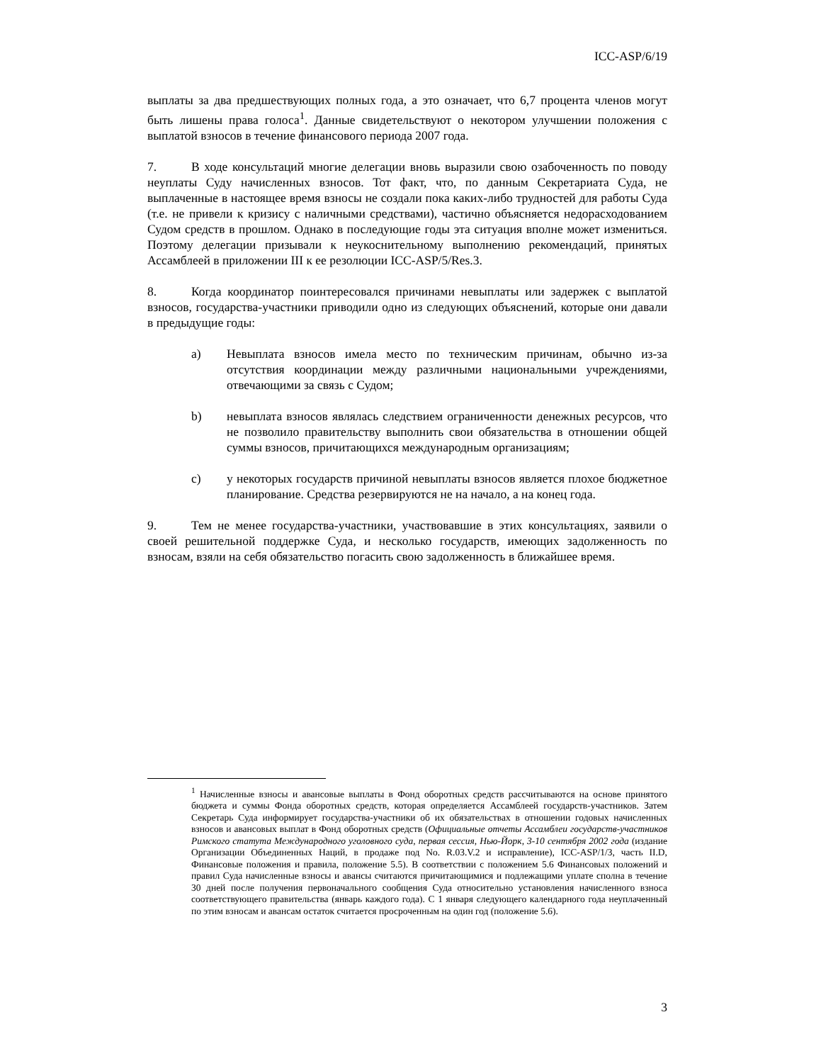ICC-ASP/6/19
выплаты за два предшествующих полных года, а это означает, что 6,7 процента членов могут быть лишены права голоса<sup>1</sup>. Данные свидетельствуют о некотором улучшении положения с выплатой взносов в течение финансового периода 2007 года.
7. В ходе консультаций многие делегации вновь выразили свою озабоченность по поводу неуплаты Суду начисленных взносов. Тот факт, что, по данным Секретариата Суда, не выплаченные в настоящее время взносы не создали пока каких-либо трудностей для работы Суда (т.е. не привели к кризису с наличными средствами), частично объясняется недорасходованием Судом средств в прошлом. Однако в последующие годы эта ситуация вполне может измениться. Поэтому делегации призывали к неукоснительному выполнению рекомендаций, принятых Ассамблеей в приложении III к ее резолюции ICC-ASP/5/Res.3.
8. Когда координатор поинтересовался причинами невыплаты или задержек с выплатой взносов, государства-участники приводили одно из следующих объяснений, которые они давали в предыдущие годы:
a) Невыплата взносов имела место по техническим причинам, обычно из-за отсутствия координации между различными национальными учреждениями, отвечающими за связь с Судом;
b) невыплата взносов являлась следствием ограниченности денежных ресурсов, что не позволило правительству выполнить свои обязательства в отношении общей суммы взносов, причитающихся международным организациям;
c) у некоторых государств причиной невыплаты взносов является плохое бюджетное планирование. Средства резервируются не на начало, а на конец года.
9. Тем не менее государства-участники, участвовавшие в этих консультациях, заявили о своей решительной поддержке Суда, и несколько государств, имеющих задолженность по взносам, взяли на себя обязательство погасить свою задолженность в ближайшее время.
<sup>1</sup> Начисленные взносы и авансовые выплаты в Фонд оборотных средств рассчитываются на основе принятого бюджета и суммы Фонда оборотных средств, которая определяется Ассамблеей государств-участников. Затем Секретарь Суда информирует государства-участники об их обязательствах в отношении годовых начисленных взносов и авансовых выплат в Фонд оборотных средств (Официальные отчеты Ассамблеи государств-участников Римского статута Международного уголовного суда, первая сессия, Нью-Йорк, 3-10 сентября 2002 года (издание Организации Объединенных Наций, в продаже под No. R.03.V.2 и исправление), ICC-ASP/1/3, часть II.D, Финансовые положения и правила, положение 5.5). В соответствии с положением 5.6 Финансовых положений и правил Суда начисленные взносы и авансы считаются причитающимися и подлежащими уплате сполна в течение 30 дней после получения первоначального сообщения Суда относительно установления начисленного взноса соответствующего правительства (январь каждого года). С 1 января следующего календарного года неуплаченный по этим взносам и авансам остаток считается просроченным на один год (положение 5.6).
3